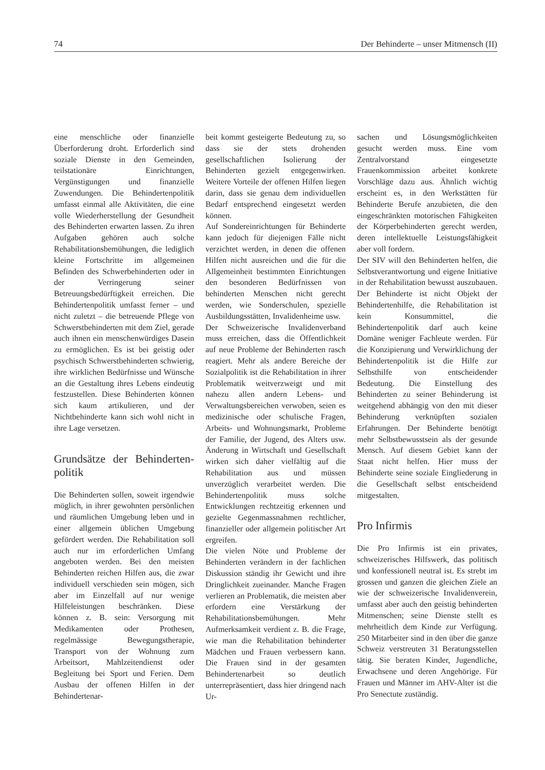74 Der Behinderte – unser Mitmensch (II)
eine menschliche oder finanzielle Überforderung droht. Erforderlich sind soziale Dienste in den Gemeinden, teilstationäre Einrichtungen, Vergünstigungen und finanzielle Zuwendungen. Die Behindertenpolitik umfasst einmal alle Aktivitäten, die eine volle Wiederherstellung der Gesundheit des Behinderten erwarten lassen. Zu ihren Aufgaben gehören auch solche Rehabilitationsbemühungen, die lediglich kleine Fortschritte im allgemeinen Befinden des Schwerbehinderten oder in der Verringerung seiner Betreuungsbedürftigkeit erreichen. Die Behindertenpolitik umfasst ferner – und nicht zuletzt – die betreuende Pflege von Schwerstbehinderten mit dem Ziel, gerade auch ihnen ein menschenwürdiges Dasein zu ermöglichen. Es ist bei geistig oder psychisch Schwerstbehinderten schwierig, ihre wirklichen Bedürfnisse und Wünsche an die Gestaltung ihres Lebens eindeutig festzustellen. Diese Behinderten können sich kaum artikulieren, und der Nichtbehinderte kann sich wohl nicht in ihre Lage versetzen.
Grundsätze der Behinderten-politik
Die Behinderten sollen, soweit irgendwie möglich, in ihrer gewohnten persönlichen und räumlichen Umgebung leben und in einer allgemein üblichen Umgebung gefördert werden. Die Rehabilitation soll auch nur im erforderlichen Umfang angeboten werden. Bei den meisten Behinderten reichen Hilfen aus, die zwar individuell verschieden sein mögen, sich aber im Einzelfall auf nur wenige Hilfeleistungen beschränken. Diese können z. B. sein: Versorgung mit Medikamenten oder Prothesen, regelmässige Bewegungstherapie, Transport von der Wohnung zum Arbeitsort, Mahlzeitendienst oder Begleitung bei Sport und Ferien. Dem Ausbau der offenen Hilfen in der Behindertenar-
beit kommt gesteigerte Bedeutung zu, so dass sie der stets drohenden gesellschaftlichen Isolierung der Behinderten gezielt entgegenwirken. Weitere Vorteile der offenen Hilfen liegen darin, dass sie genau dem individuellen Bedarf entsprechend eingesetzt werden können.
Auf Sondereinrichtungen für Behinderte kann jedoch für diejenigen Fälle nicht verzichtet werden, in denen die offenen Hilfen nicht ausreichen und die für die Allgemeinheit bestimmten Einrichtungen den besonderen Bedürfnissen von behinderten Menschen nicht gerecht werden, wie Sonderschulen, spezielle Ausbildungsstätten, Invalidenheime usw.
Der Schweizerische Invalidenverband muss erreichen, dass die Öffentlichkeit auf neue Probleme der Behinderten rasch reagiert. Mehr als andere Bereiche der Sozialpolitik ist die Rehabilitation in ihrer Problematik weitverzweigt und mit nahezu allen andern Lebens- und Verwaltungsbereichen verwoben, seien es medizinische oder schulische Fragen, Arbeits- und Wohnungsmarkt, Probleme der Familie, der Jugend, des Alters usw. Änderung in Wirtschaft und Gesellschaft wirken sich daher vielfältig auf die Rehabilitation aus und müssen unverzüglich verarbeitet werden. Die Behindertenpolitik muss solche Entwicklungen rechtzeitig erkennen und gezielte Gegenmassnahmen rechtlicher, finanzieller oder allgemein politischer Art ergreifen.
Die vielen Nöte und Probleme der Behinderten verändern in der fachlichen Diskussion ständig ihr Gewicht und ihre Dringlichkeit zueinander. Manche Fragen verlieren an Problematik, die meisten aber erfordern eine Verstärkung der Rehabilitationsbemühungen. Mehr Aufmerksamkeit verdient z. B. die Frage, wie man die Rehabilitation behinderter Mädchen und Frauen verbessern kann. Die Frauen sind in der gesamten Behindertenarbeit so deutlich unterrepräsentiert, dass hier dringend nach Ur-
sachen und Lösungsmöglichkeiten gesucht werden muss. Eine vom Zentralvorstand eingesetzte Frauenkommission arbeitet konkrete Vorschläge dazu aus. Ähnlich wichtig erscheint es, in den Werkstätten für Behinderte Berufe anzubieten, die den eingeschränkten motorischen Fähigkeiten der Körperbehinderten gerecht werden, deren intellektuelle Leistungsfähigkeit aber voll fordern.
Der SIV will den Behinderten helfen, die Selbstverantwortung und eigene Initiative in der Rehabilitation bewusst auszubauen. Der Behinderte ist nicht Objekt der Behindertenhilfe, die Rehabilitation ist kein Konsummittel, die Behindertenpolitik darf auch keine Domäne weniger Fachleute werden. Für die Konzipierung und Verwirklichung der Behindertenpolitik ist die Hilfe zur Selbsthilfe von entscheidender Bedeutung. Die Einstellung des Behinderten zu seiner Behinderung ist weitgehend abhängig von den mit dieser Behinderung verknüpften sozialen Erfahrungen. Der Behinderte benötigt mehr Selbstbewusstsein als der gesunde Mensch. Auf diesem Gebiet kann der Staat nicht helfen. Hier muss der Behinderte seine soziale Eingliederung in die Gesellschaft selbst entscheidend mitgestalten.
Pro Infirmis
Die Pro Infirmis ist ein privates, schweizerisches Hilfswerk, das politisch und konfessionell neutral ist. Es strebt im grossen und ganzen die gleichen Ziele an wie der schweizerische Invalidenverein, umfasst aber auch den geistig behinderten Mitmenschen; seine Dienste stellt es mehrheitlich dem Kinde zur Verfügung. 250 Mitarbeiter sind in den über die ganze Schweiz verstreuten 31 Beratungsstellen tätig. Sie beraten Kinder, Jugendliche, Erwachsene und deren Angehörige. Für Frauen und Männer im AHV-Alter ist die Pro Senectute zuständig.